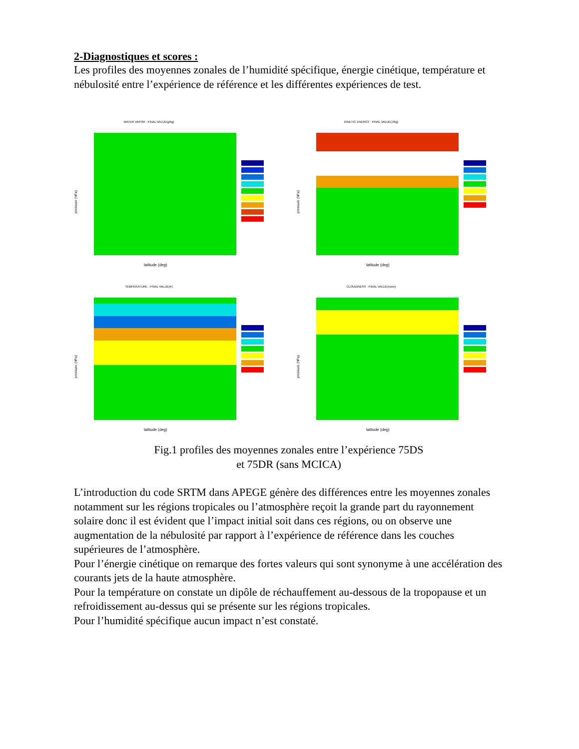2-Diagnostiques et scores :
Les profiles des moyennes zonales de l’humidité spécifique, énergie cinétique, température et nébulosité entre l’expérience de référence et les différentes expériences de test.
WATER VAPOR : FINAL VALUE(g/kg)
pressure (hPa)
latitude (deg)
KINETIC ENERGY : FINAL VALUE(J/kg)
pressure (hPa)
latitude (deg)
TEMPERATURE : FINAL VALUE(K)
pressure (hPa)
latitude (deg)
CLOUDINESS : FINAL VALUE(none)
pressure (hPa)
latitude (deg)
Fig.1 profiles des moyennes zonales entre l’expérience 75DS
et 75DR (sans MCICA)
L’introduction du code SRTM dans APEGE génère des différences entre les moyennes zonales notamment sur les régions tropicales ou l’atmosphère reçoit la grande part du rayonnement solaire donc il est évident que l’impact initial soit dans ces régions, ou on observe une augmentation de la nébulosité par rapport à l’expérience de référence dans les couches supérieures de l’atmosphère.
Pour l’énergie cinétique on remarque des fortes valeurs qui sont synonyme à une accélération des courants jets de la haute atmosphère.
Pour la température on constate un dipôle de réchauffement au-dessous de la tropopause et un refroidissement au-dessus qui se présente sur les régions tropicales.
Pour l’humidité spécifique aucun impact n’est constaté.